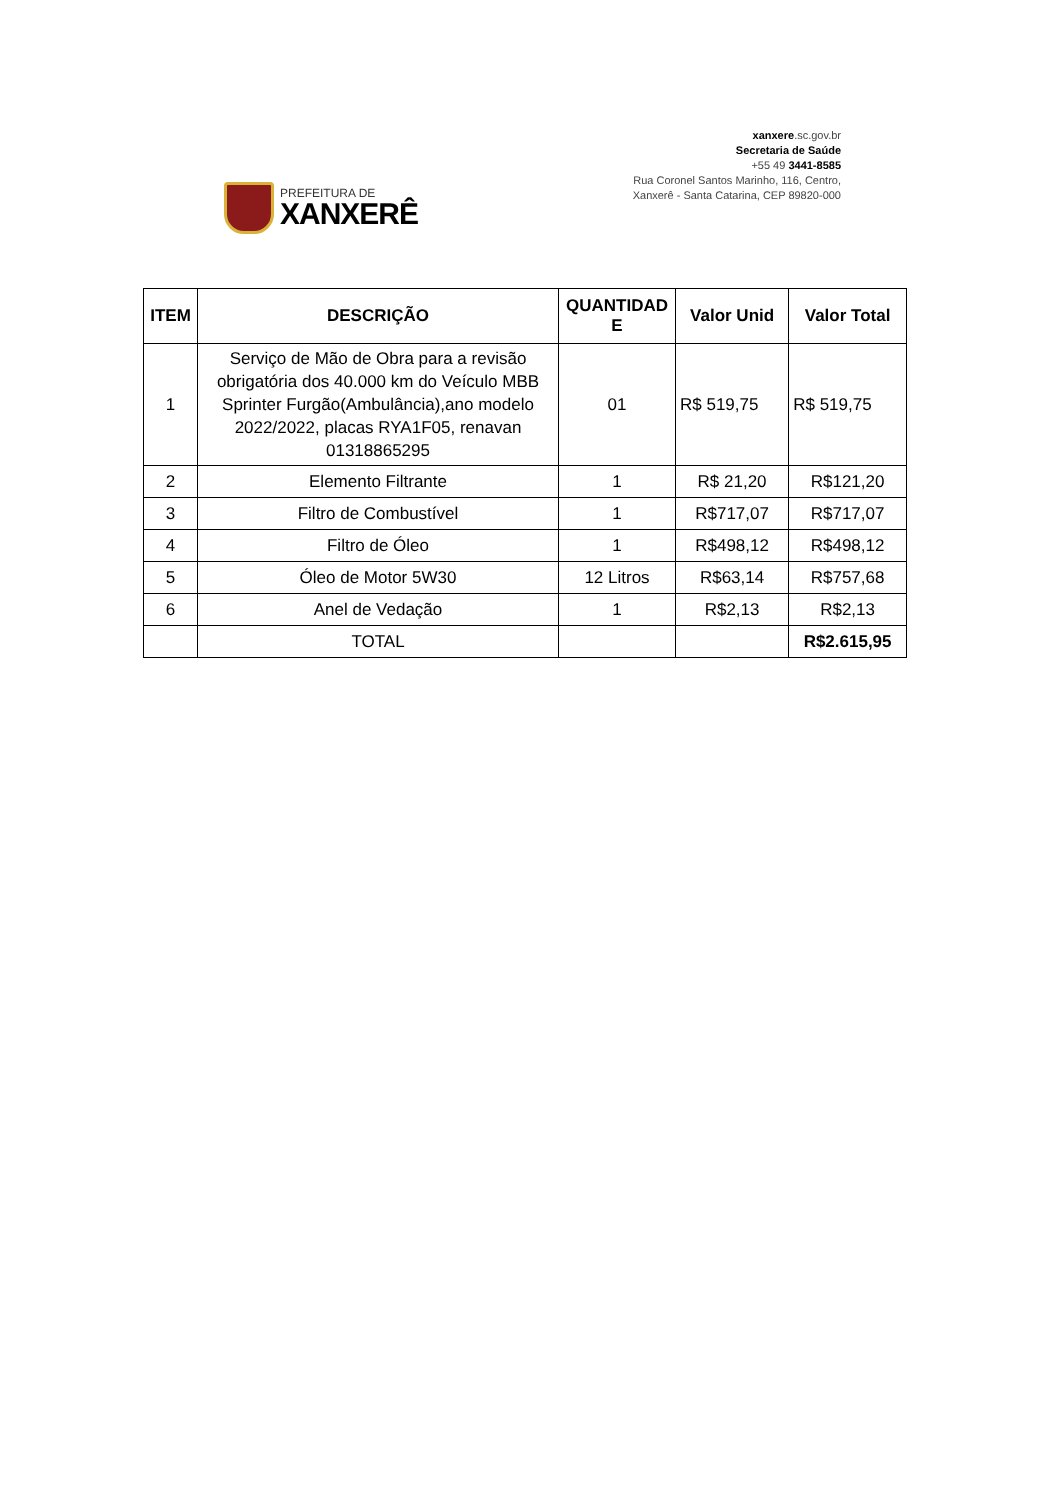PREFEITURA DE
XANXERÊ
xanxere.sc.gov.br
Secretaria de Saúde
+55 49 3441-8585
Rua Coronel Santos Marinho, 116, Centro,
Xanxerê - Santa Catarina, CEP 89820-000
| ITEM | DESCRIÇÃO | QUANTIDAD E | Valor Unid | Valor Total |
| --- | --- | --- | --- | --- |
| 1 | Serviço de Mão de Obra para a revisão obrigatória dos 40.000 km do Veículo MBB Sprinter Furgão(Ambulância),ano modelo 2022/2022, placas RYA1F05, renavan 01318865295 | 01 | R$ 519,75 | R$ 519,75 |
| 2 | Elemento Filtrante | 1 | R$ 21,20 | R$121,20 |
| 3 | Filtro de Combustível | 1 | R$717,07 | R$717,07 |
| 4 | Filtro de Óleo | 1 | R$498,12 | R$498,12 |
| 5 | Óleo de Motor 5W30 | 12 Litros | R$63,14 | R$757,68 |
| 6 | Anel de Vedação | 1 | R$2,13 | R$2,13 |
| | TOTAL | | | R$2.615,95 |